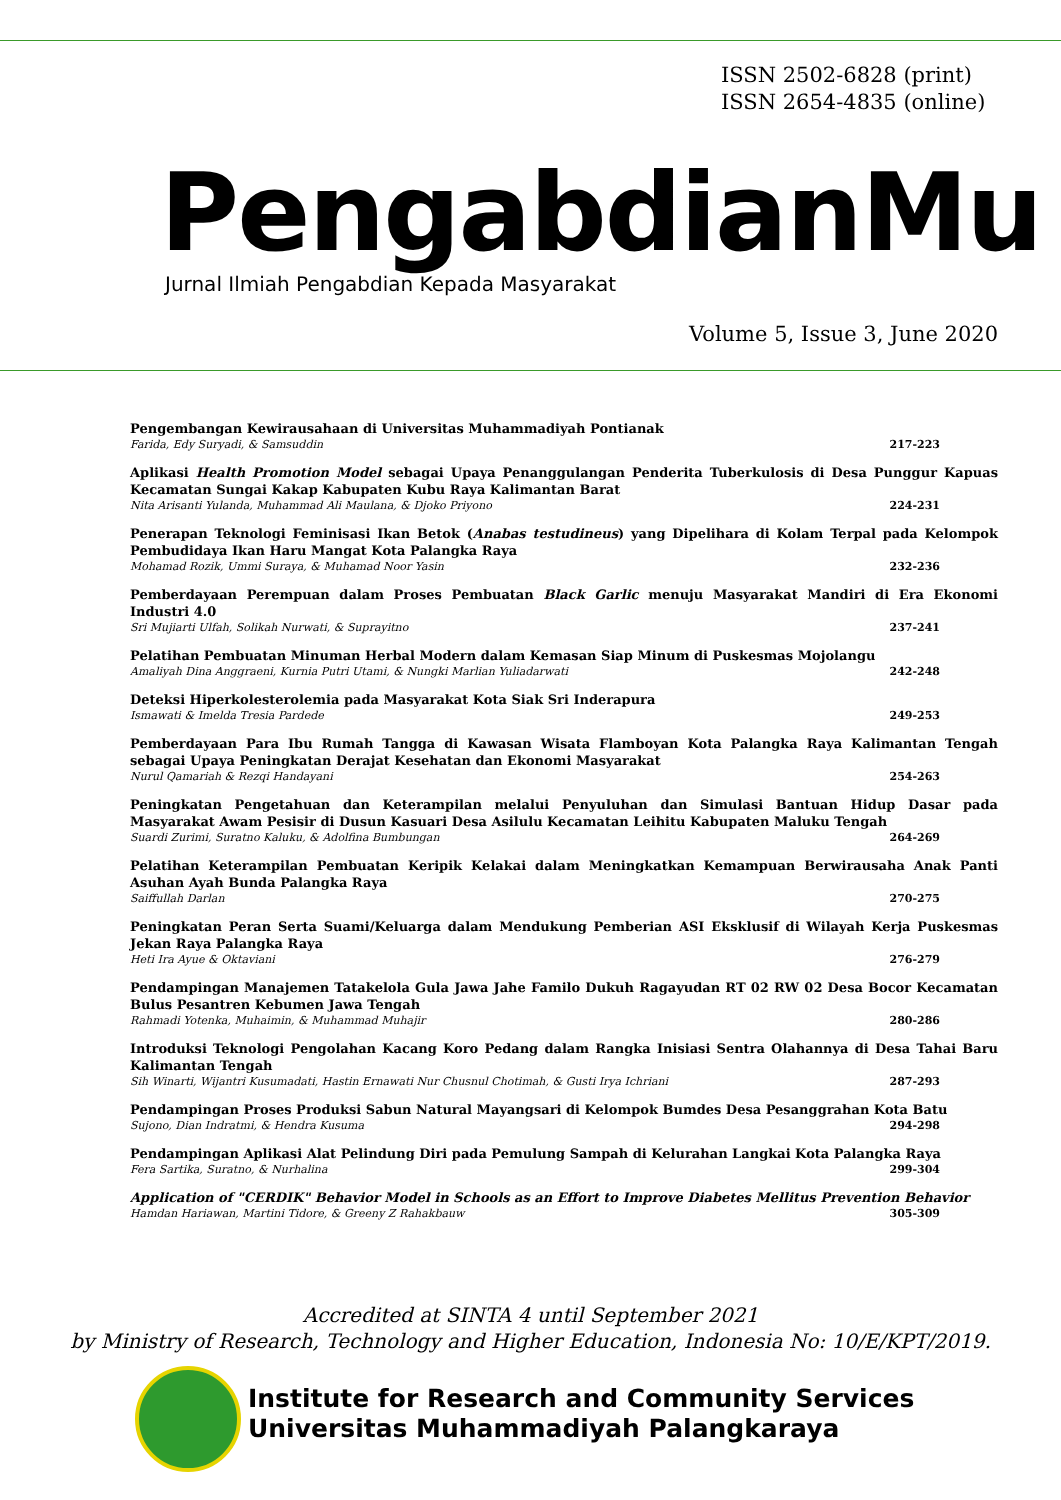ISSN 2502-6828 (print)
ISSN 2654-4835 (online)
PengabdianMu
Jurnal Ilmiah Pengabdian Kepada Masyarakat
Volume 5, Issue 3, June 2020
Pengembangan Kewirausahaan di Universitas Muhammadiyah Pontianak
Farida, Edy Suryadi, & Samsuddin 217-223
Aplikasi Health Promotion Model sebagai Upaya Penanggulangan Penderita Tuberkulosis di Desa Punggur Kapuas Kecamatan Sungai Kakap Kabupaten Kubu Raya Kalimantan Barat
Nita Arisanti Yulanda, Muhammad Ali Maulana, & Djoko Priyono 224-231
Penerapan Teknologi Feminisasi Ikan Betok (Anabas testudineus) yang Dipelihara di Kolam Terpal pada Kelompok Pembudidaya Ikan Haru Mangat Kota Palangka Raya
Mohamad Rozik, Ummi Suraya, & Muhamad Noor Yasin 232-236
Pemberdayaan Perempuan dalam Proses Pembuatan Black Garlic menuju Masyarakat Mandiri di Era Ekonomi Industri 4.0
Sri Mujiarti Ulfah, Solikah Nurwati, & Suprayitno 237-241
Pelatihan Pembuatan Minuman Herbal Modern dalam Kemasan Siap Minum di Puskesmas Mojolangu
Amaliyah Dina Anggraeni, Kurnia Putri Utami, & Nungki Marlian Yuliadarwati 242-248
Deteksi Hiperkolesterolemia pada Masyarakat Kota Siak Sri Inderapura
Ismawati & Imelda Tresia Pardede 249-253
Pemberdayaan Para Ibu Rumah Tangga di Kawasan Wisata Flamboyan Kota Palangka Raya Kalimantan Tengah sebagai Upaya Peningkatan Derajat Kesehatan dan Ekonomi Masyarakat
Nurul Qamariah & Rezqi Handayani 254-263
Peningkatan Pengetahuan dan Keterampilan melalui Penyuluhan dan Simulasi Bantuan Hidup Dasar pada Masyarakat Awam Pesisir di Dusun Kasuari Desa Asilulu Kecamatan Leihitu Kabupaten Maluku Tengah
Suardi Zurimi, Suratno Kaluku, & Adolfina Bumbungan 264-269
Pelatihan Keterampilan Pembuatan Keripik Kelakai dalam Meningkatkan Kemampuan Berwirausaha Anak Panti Asuhan Ayah Bunda Palangka Raya
Saiffullah Darlan 270-275
Peningkatan Peran Serta Suami/Keluarga dalam Mendukung Pemberian ASI Eksklusif di Wilayah Kerja Puskesmas Jekan Raya Palangka Raya
Heti Ira Ayue & Oktaviani 276-279
Pendampingan Manajemen Tatakelola Gula Jawa Jahe Familo Dukuh Ragayudan RT 02 RW 02 Desa Bocor Kecamatan Bulus Pesantren Kebumen Jawa Tengah
Rahmadi Yotenka, Muhaimin, & Muhammad Muhajir 280-286
Introduksi Teknologi Pengolahan Kacang Koro Pedang dalam Rangka Inisiasi Sentra Olahannya di Desa Tahai Baru Kalimantan Tengah
Sih Winarti, Wijantri Kusumadati, Hastin Ernawati Nur Chusnul Chotimah, & Gusti Irya Ichriani 287-293
Pendampingan Proses Produksi Sabun Natural Mayangsari di Kelompok Bumdes Desa Pesanggrahan Kota Batu
Sujono, Dian Indratmi, & Hendra Kusuma 294-298
Pendampingan Aplikasi Alat Pelindung Diri pada Pemulung Sampah di Kelurahan Langkai Kota Palangka Raya
Fera Sartika, Suratno, & Nurhalina 299-304
Application of "CERDIK" Behavior Model in Schools as an Effort to Improve Diabetes Mellitus Prevention Behavior
Hamdan Hariawan, Martini Tidore, & Greeny Z Rahakbauw 305-309
Accredited at SINTA 4 until September 2021
by Ministry of Research, Technology and Higher Education, Indonesia No: 10/E/KPT/2019.
Institute for Research and Community Services
Universitas Muhammadiyah Palangkaraya